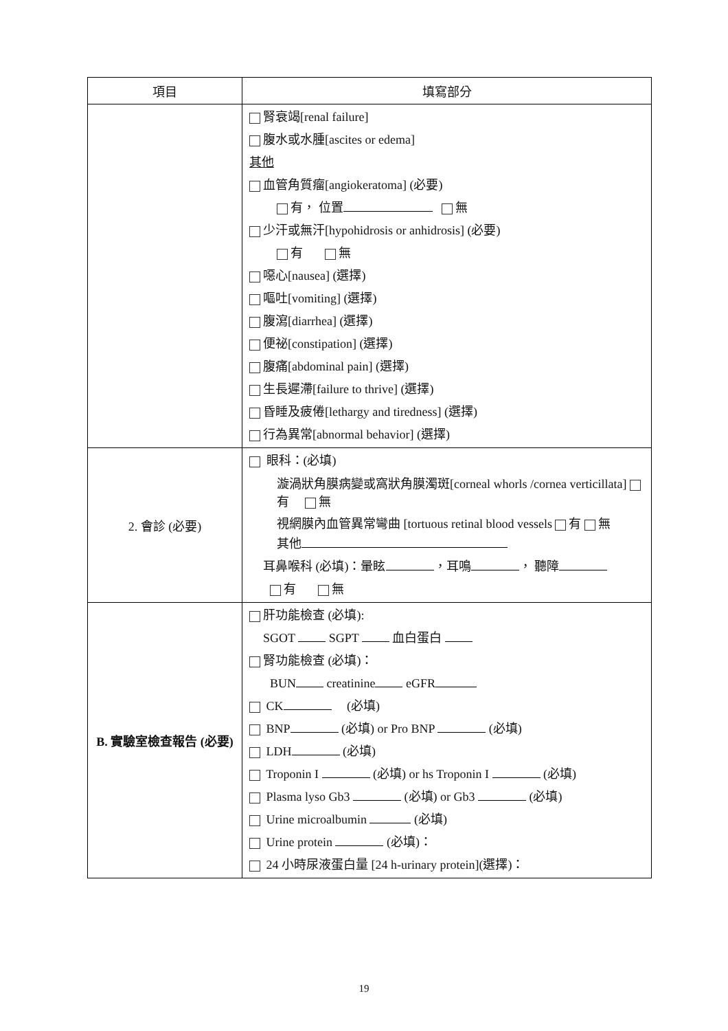| 項目 | 填寫部分 |
| --- | --- |
| | 腎衰竭[renal failure] 腹水或水腫[ascites or edema] 其他 血管角質瘤[angiokeratoma] (必要) 有， 位置 無 少汗或無汗[hypohidrosis or anhidrosis] (必要) 有 無 噁心[nausea] (選擇) 嘔吐[vomiting] (選擇) 腹瀉[diarrhea] (選擇) 便祕[constipation] (選擇) 腹痛[abdominal pain] (選擇) 生長遲滯[failure to thrive] (選擇) 昏睡及疲倦[lethargy and tiredness] (選擇) 行為異常[abnormal behavior] (選擇) |
| 2. 會診 (必要) | 眼科：(必填) 漩渦狀角膜病變或窩狀角膜濁斑[corneal whorls /cornea verticillata] 有 無 視網膜內血管異常彎曲 [tortuous retinal blood vessels 有 無 其他 耳鼻喉科 (必填)：暈眩 ，耳鳴 ， 聽障 有 無 |
| B. 實驗室檢查報告 (必要) | 肝功能檢查 (必填): SGOT SGPT 血白蛋白 腎功能檢查 (必填)： BUN creatinine eGFR CK (必填) BNP (必填) or Pro BNP (必填) LDH (必填) Troponin I (必填) or hs Troponin I (必填) Plasma lyso Gb3 (必填) or Gb3 (必填) Urine microalbumin (必填) Urine protein (必填)： 24 小時尿液蛋白量 [24 h-urinary protein](選擇)： |
19